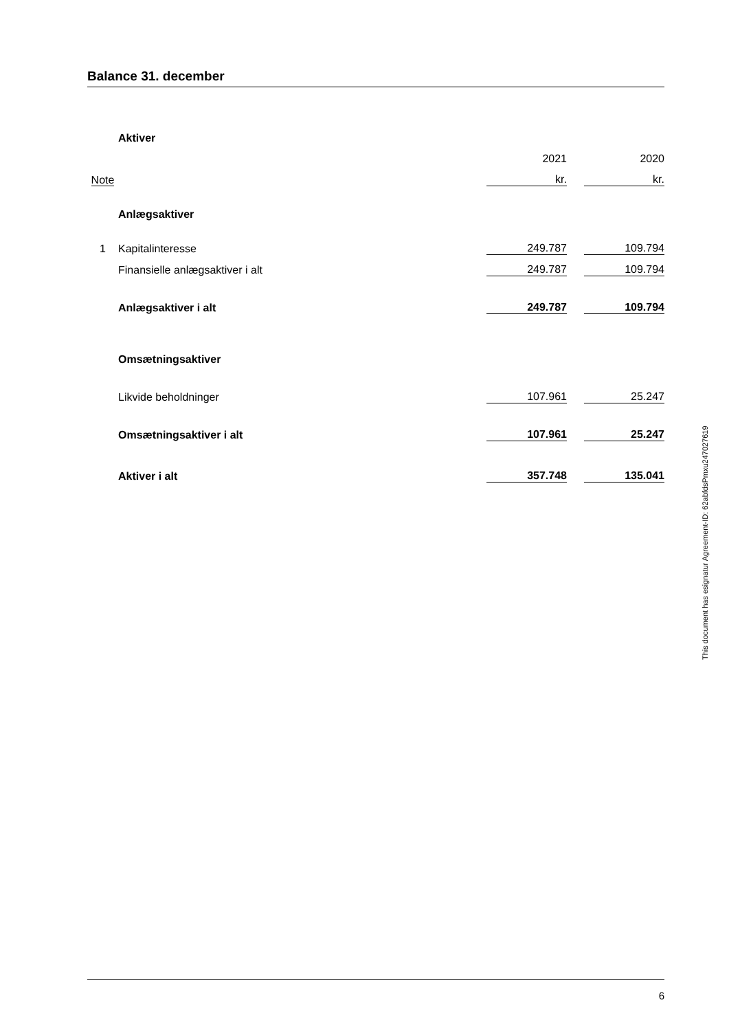Balance 31. december
| | Aktiver | | | |
| | | 2021 | | 2020 |
| Note | | kr. | | kr. |
| | Anlægsaktiver | | | |
| 1 | Kapitalinteresse | 249.787 | | 109.794 |
| | Finansielle anlægsaktiver i alt | 249.787 | | 109.794 |
| | Anlægsaktiver i alt | 249.787 | | 109.794 |
| | Omsætningsaktiver | | | |
| | Likvide beholdninger | 107.961 | | 25.247 |
| | Omsætningsaktiver i alt | 107.961 | | 25.247 |
| | Aktiver i alt | 357.748 | | 135.041 |
This document has esignatur Agreement-ID: 62abfdsPmxu247027619
6